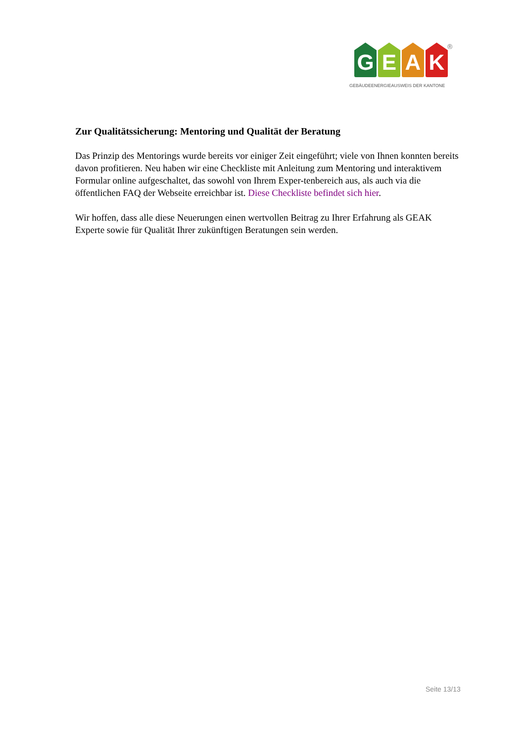G E A K
®
GEBÄUDEENERGIEAUSWEIS DER KANTONE
Zur Qualitätssicherung: Mentoring und Qualität der Beratung
Das Prinzip des Mentorings wurde bereits vor einiger Zeit eingeführt; viele von Ihnen konnten bereits davon profitieren. Neu haben wir eine Checkliste mit Anleitung zum Mentoring und interaktivem Formular online aufgeschaltet, das sowohl von Ihrem Exper-tenbereich aus, als auch via die öffentlichen FAQ der Webseite erreichbar ist. Diese Checkliste befindet sich hier.
Wir hoffen, dass alle diese Neuerungen einen wertvollen Beitrag zu Ihrer Erfahrung als GEAK Experte sowie für Qualität Ihrer zukünftigen Beratungen sein werden.
Seite 13/13